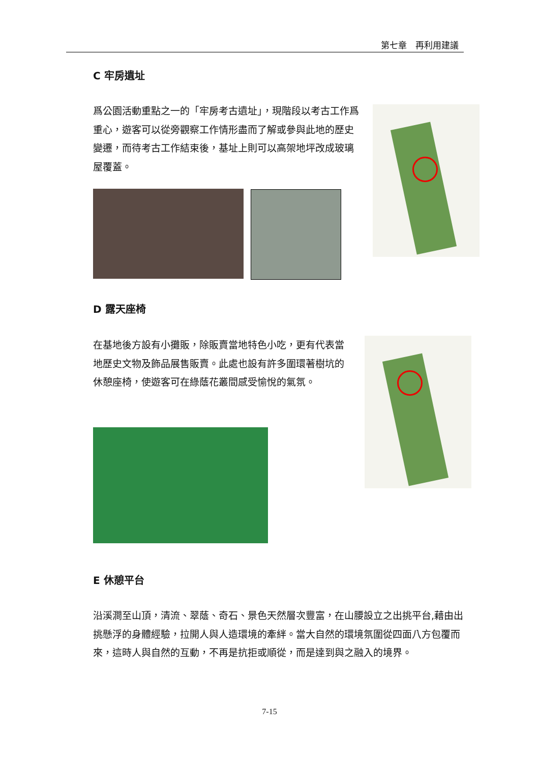第七章　再利用建議
C 牢房遺址
爲公園活動重點之一的「牢房考古遺址」，現階段以考古工作爲重心，遊客可以從旁觀察工作情形盡而了解或參與此地的歷史變遷，而待考古工作結束後，基址上則可以高架地坪改成玻璃屋覆蓋。
D 露天座椅
在基地後方設有小攤販，除販賣當地特色小吃，更有代表當地歷史文物及飾品展售販賣。此處也設有許多圍環著樹坑的休憩座椅，使遊客可在綠蔭花叢間感受愉悅的氣氛。
E 休憩平台
沿溪澗至山頂，清流、翠蔭、奇石、景色天然層次豐富，在山腰設立之出挑平台,藉由出挑懸浮的身體經驗，拉開人與人造環境的牽絆。當大自然的環境氛圍從四面八方包覆而來，這時人與自然的互動，不再是抗拒或順從，而是達到與之融入的境界。
7-15